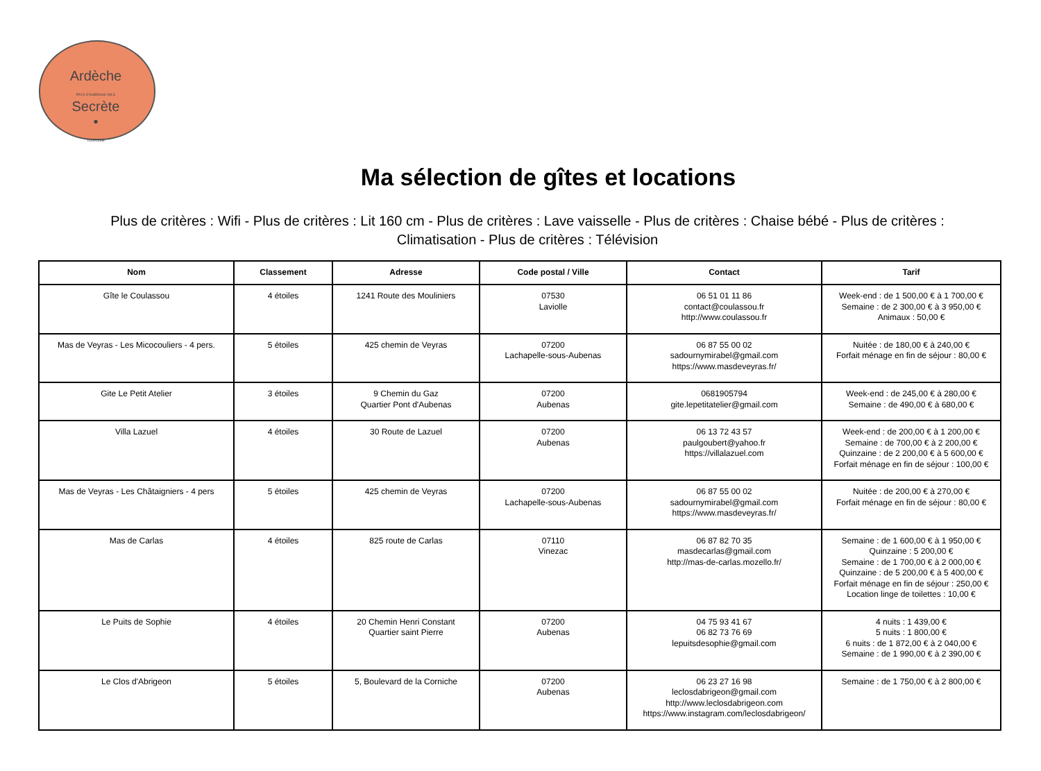Ardèche
PAYS D'AUBENAS VALS
Secrète
•
TOURISME
Ma sélection de gîtes et locations
Plus de critères : Wifi - Plus de critères : Lit 160 cm - Plus de critères : Lave vaisselle - Plus de critères : Chaise bébé - Plus de critères : Climatisation - Plus de critères : Télévision
| Nom | Classement | Adresse | Code postal / Ville | Contact | Tarif |
| --- | --- | --- | --- | --- | --- |
| Gîte le Coulassou | 4 étoiles | 1241 Route des Mouliniers | 07530 Laviolle | 06 51 01 11 86 contact@coulassou.fr http://www.coulassou.fr | Week-end : de 1 500,00 € à 1 700,00 € Semaine : de 2 300,00 € à 3 950,00 € Animaux : 50,00 € |
| Mas de Veyras - Les Micocouliers - 4 pers. | 5 étoiles | 425 chemin de Veyras | 07200 Lachapelle-sous-Aubenas | 06 87 55 00 02 sadournymirabel@gmail.com https://www.masdeveyras.fr/ | Nuitée : de 180,00 € à 240,00 € Forfait ménage en fin de séjour : 80,00 € |
| Gite Le Petit Atelier | 3 étoiles | 9 Chemin du Gaz Quartier Pont d'Aubenas | 07200 Aubenas | 0681905794 gite.lepetitatelier@gmail.com | Week-end : de 245,00 € à 280,00 € Semaine : de 490,00 € à 680,00 € |
| Villa Lazuel | 4 étoiles | 30 Route de Lazuel | 07200 Aubenas | 06 13 72 43 57 paulgoubert@yahoo.fr https://villalazuel.com | Week-end : de 200,00 € à 1 200,00 € Semaine : de 700,00 € à 2 200,00 € Quinzaine : de 2 200,00 € à 5 600,00 € Forfait ménage en fin de séjour : 100,00 € |
| Mas de Veyras - Les Châtaigniers - 4 pers | 5 étoiles | 425 chemin de Veyras | 07200 Lachapelle-sous-Aubenas | 06 87 55 00 02 sadournymirabel@gmail.com https://www.masdeveyras.fr/ | Nuitée : de 200,00 € à 270,00 € Forfait ménage en fin de séjour : 80,00 € |
| Mas de Carlas | 4 étoiles | 825 route de Carlas | 07110 Vinezac | 06 87 82 70 35 masdecarlas@gmail.com http://mas-de-carlas.mozello.fr/ | Semaine : de 1 600,00 € à 1 950,00 € Quinzaine : 5 200,00 € Semaine : de 1 700,00 € à 2 000,00 € Quinzaine : de 5 200,00 € à 5 400,00 € Forfait ménage en fin de séjour : 250,00 € Location linge de toilettes : 10,00 € |
| Le Puits de Sophie | 4 étoiles | 20 Chemin Henri Constant Quartier saint Pierre | 07200 Aubenas | 04 75 93 41 67 06 82 73 76 69 lepuitsdesophie@gmail.com | 4 nuits : 1 439,00 € 5 nuits : 1 800,00 € 6 nuits : de 1 872,00 € à 2 040,00 € Semaine : de 1 990,00 € à 2 390,00 € |
| Le Clos d'Abrigeon | 5 étoiles | 5, Boulevard de la Corniche | 07200 Aubenas | 06 23 27 16 98 leclosdabrigeon@gmail.com http://www.leclosdabrigeon.com https://www.instagram.com/leclosdabrigeon/ | Semaine : de 1 750,00 € à 2 800,00 € |